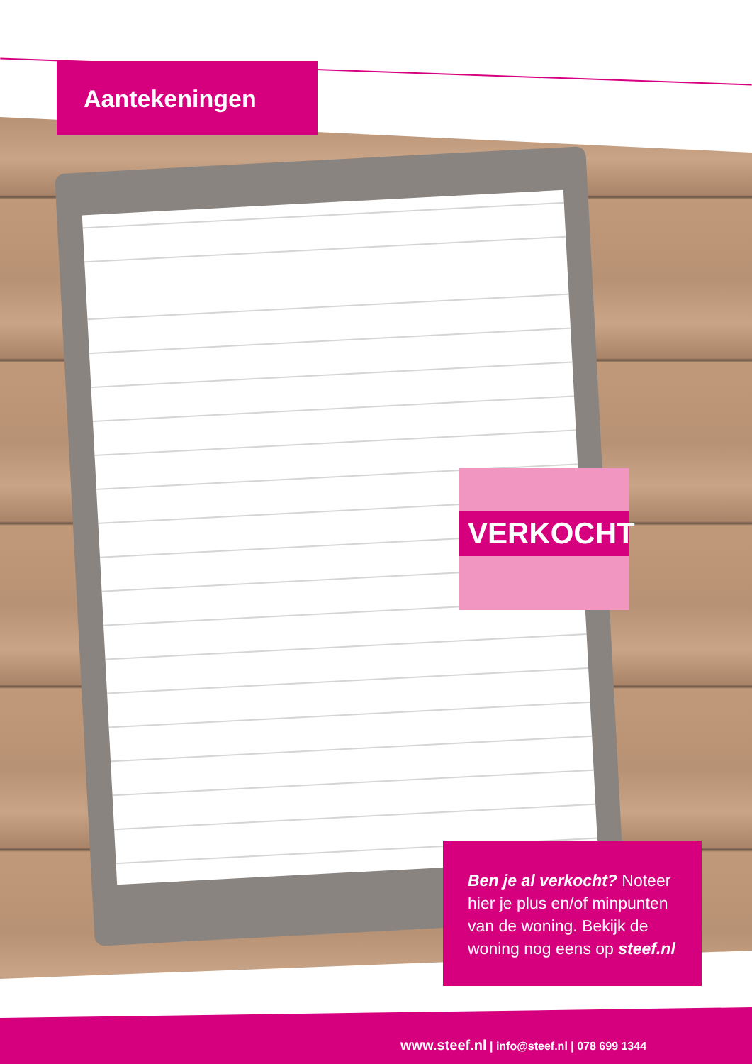Aantekeningen
VERKOCHT
Ben je al verkocht? Noteer hier je plus en/of minpunten van de woning. Bekijk de woning nog eens op steef.nl
www.steef.nl | info@steef.nl | 078 699 1344